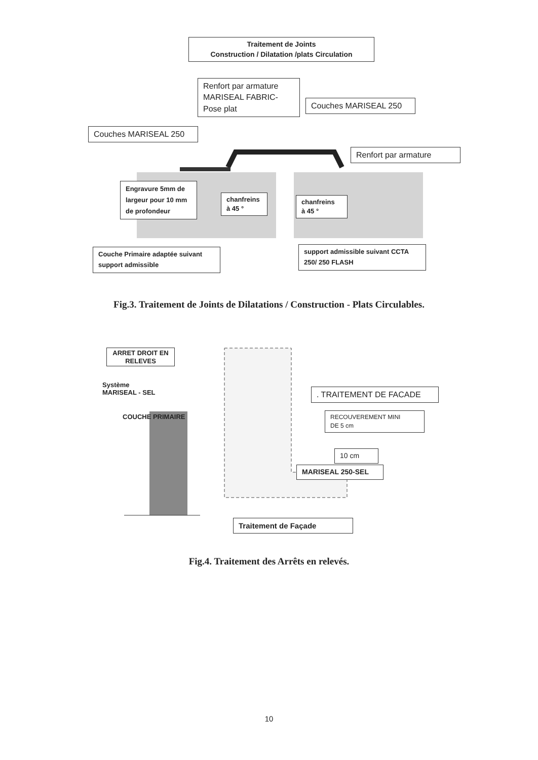Traitement de Joints
Construction / Dilatation /plats Circulation
Renfort par armature
MARISEAL FABRIC-
Pose plat
Couches MARISEAL 250
Couches MARISEAL 250
Renfort par armature
Engravure 5mm de largeur pour 10 mm de profondeur
chanfreins
à 45 °
chanfreins
à 45 °
Couche Primaire adaptée suivant support admissible
support admissible suivant CCTA 250/ 250 FLASH
Fig.3. Traitement de Joints de Dilatations / Construction - Plats Circulables.
ARRET DROIT EN RELEVES
Système
MARISEAL - SEL
COUCHE PRIMAIRE
. TRAITEMENT DE FACADE
RECOUVEREMENT MINI
DE 5 cm
10 cm
MARISEAL 250-SEL
Traitement de Façade
Fig.4. Traitement des Arrêts en relevés.
10